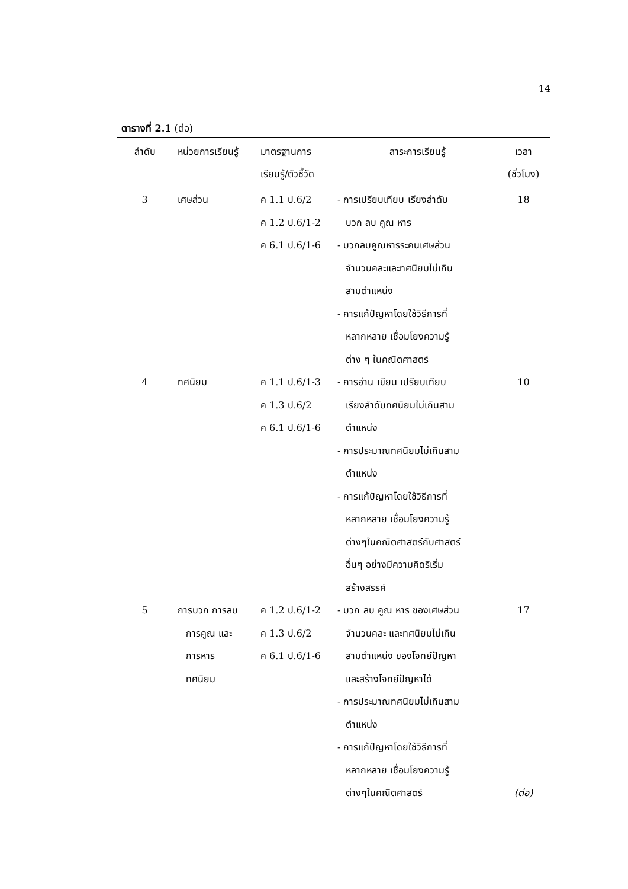14
ตารางที่ 2.1 (ต่อ)
| ลำดับ | หน่วยการเรียนรู้ | มาตรฐานการ เรียนรู้/ตัวชี้วัด | สาระการเรียนรู้ | เวลา (ชั่วโมง) |
| --- | --- | --- | --- | --- |
| 3 | เศษส่วน | ค 1.1 ป.6/2 ค 1.2 ป.6/1-2 ค 6.1 ป.6/1-6 | - การเปรียบเทียบ เรียงลำดับ บวก ลบ คูณ หาร - บวกลบคูณหารระคนเศษส่วน จำนวนคละและทศนิยมไม่เกิน สามตำแหน่ง - การแก้ปัญหาโดยใช้วิธีการที่ หลากหลาย เชื่อมโยงความรู้ ต่าง ๆ ในคณิตศาสตร์ | 18 |
| 4 | ทศนิยม | ค 1.1 ป.6/1-3 ค 1.3 ป.6/2 ค 6.1 ป.6/1-6 | - การอ่าน เขียน เปรียบเทียบ เรียงลำดับทศนิยมไม่เกินสาม ตำแหน่ง - การประมาณทศนิยมไม่เกินสาม ตำแหน่ง - การแก้ปัญหาโดยใช้วิธีการที่ หลากหลาย เชื่อมโยงความรู้ ต่างๆในคณิตศาสตร์กับศาสตร์ อื่นๆ อย่างมีความคิดริเริ่ม สร้างสรรค์ | 10 |
| 5 | การบวก การลบ การคูณ และ การหาร ทศนิยม | ค 1.2 ป.6/1-2 ค 1.3 ป.6/2 ค 6.1 ป.6/1-6 | - บวก ลบ คูณ หาร ของเศษส่วน จำนวนคละ และทศนิยมไม่เกิน สามตำแหน่ง ของโจทย์ปัญหา และสร้างโจทย์ปัญหาได้ - การประมาณทศนิยมไม่เกินสาม ตำแหน่ง - การแก้ปัญหาโดยใช้วิธีการที่ หลากหลาย เชื่อมโยงความรู้ ต่างๆในคณิตศาสตร์ | 17 (ต่อ) |